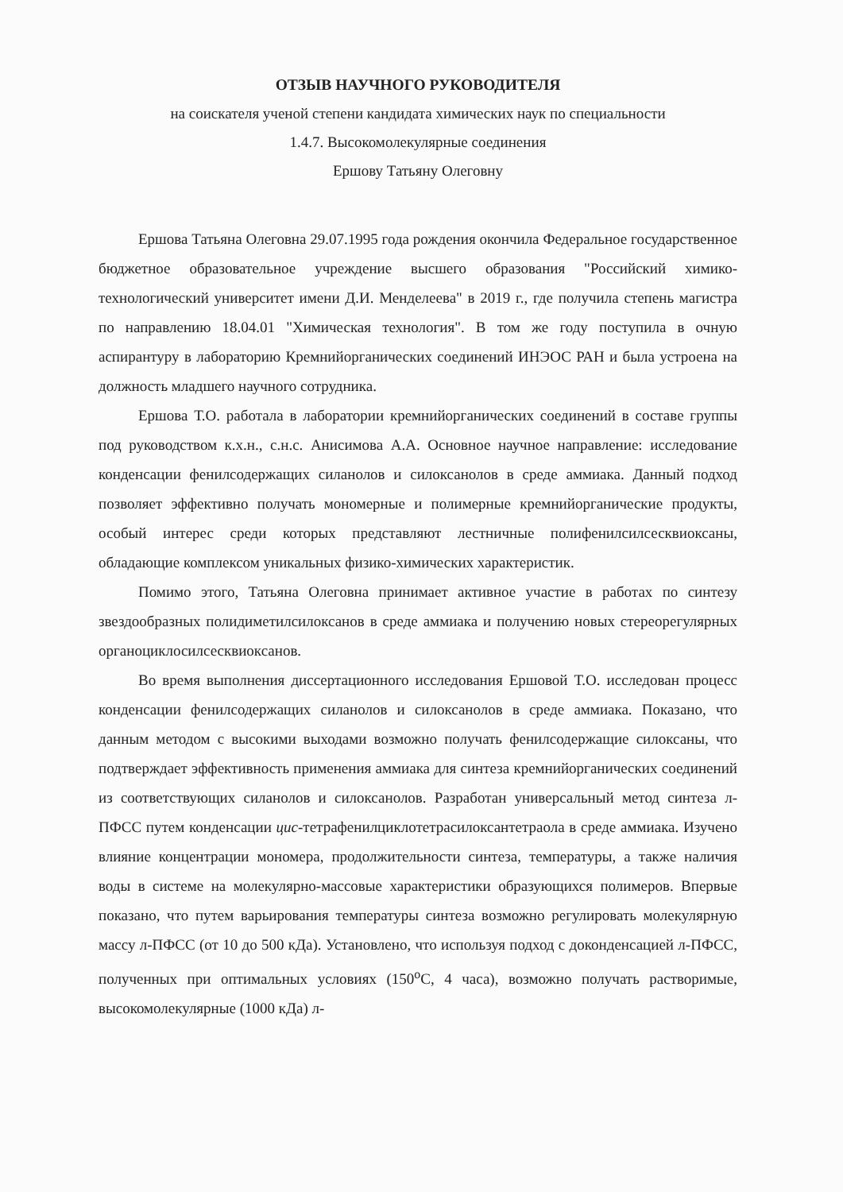ОТЗЫВ НАУЧНОГО РУКОВОДИТЕЛЯ
на соискателя ученой степени кандидата химических наук по специальности
1.4.7. Высокомолекулярные соединения
Ершову Татьяну Олеговну
Ершова Татьяна Олеговна 29.07.1995 года рождения окончила Федеральное государственное бюджетное образовательное учреждение высшего образования "Российский химико-технологический университет имени Д.И. Менделеева" в 2019 г., где получила степень магистра по направлению 18.04.01 "Химическая технология". В том же году поступила в очную аспирантуру в лабораторию Кремнийорганических соединений ИНЭОС РАН и была устроена на должность младшего научного сотрудника.
Ершова Т.О. работала в лаборатории кремнийорганических соединений в составе группы под руководством к.х.н., с.н.с. Анисимова А.А. Основное научное направление: исследование конденсации фенилсодержащих силанолов и силоксанолов в среде аммиака. Данный подход позволяет эффективно получать мономерные и полимерные кремнийорганические продукты, особый интерес среди которых представляют лестничные полифенилсилсесквиоксаны, обладающие комплексом уникальных физико-химических характеристик.
Помимо этого, Татьяна Олеговна принимает активное участие в работах по синтезу звездообразных полидиметилсилоксанов в среде аммиака и получению новых стереорегулярных органоциклосилсесквиоксанов.
Во время выполнения диссертационного исследования Ершовой Т.О. исследован процесс конденсации фенилсодержащих силанолов и силоксанолов в среде аммиака. Показано, что данным методом с высокими выходами возможно получать фенилсодержащие силоксаны, что подтверждает эффективность применения аммиака для синтеза кремнийорганических соединений из соответствующих силанолов и силоксанолов. Разработан универсальный метод синтеза л-ПФСС путем конденсации цис-тетрафенилциклотетрасилоксантетраола в среде аммиака. Изучено влияние концентрации мономера, продолжительности синтеза, температуры, а также наличия воды в системе на молекулярно-массовые характеристики образующихся полимеров. Впервые показано, что путем варьирования температуры синтеза возможно регулировать молекулярную массу л-ПФСС (от 10 до 500 кДа). Установлено, что используя подход с доконденсацией л-ПФСС, полученных при оптимальных условиях (150<sup>о</sup>С, 4 часа), возможно получать растворимые, высокомолекулярные (1000 кДа) л-